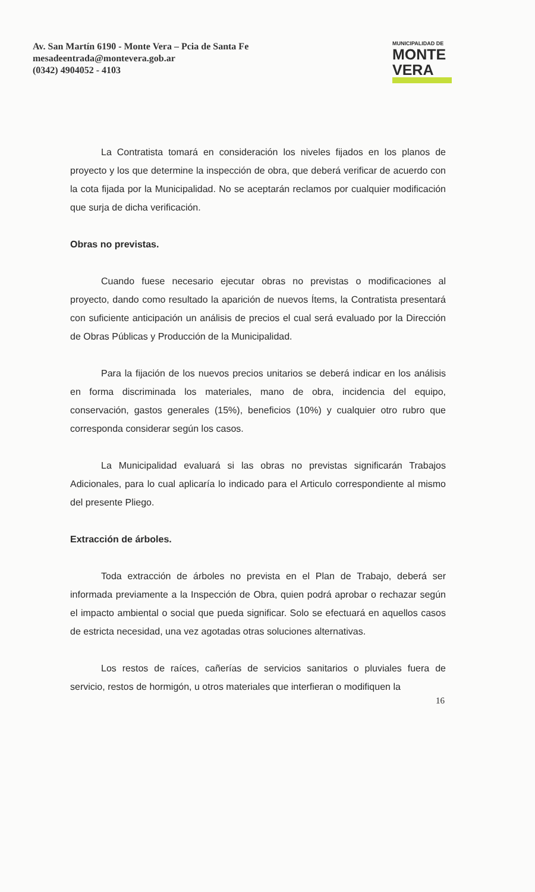Av. San Martín 6190 - Monte Vera – Pcia de Santa Fe
mesadeentrada@montevera.gob.ar
(0342) 4904052 - 4103
MUNICIPALIDAD DE
MONTE VERA
La Contratista tomará en consideración los niveles fijados en los planos de proyecto y los que determine la inspección de obra, que deberá verificar de acuerdo con la cota fijada por la Municipalidad. No se aceptarán reclamos por cualquier modificación que surja de dicha verificación.
Obras no previstas.
Cuando fuese necesario ejecutar obras no previstas o modificaciones al proyecto, dando como resultado la aparición de nuevos Ítems, la Contratista presentará con suficiente anticipación un análisis de precios el cual será evaluado por la Dirección de Obras Públicas y Producción de la Municipalidad.
Para la fijación de los nuevos precios unitarios se deberá indicar en los análisis en forma discriminada los materiales, mano de obra, incidencia del equipo, conservación, gastos generales (15%), beneficios (10%) y cualquier otro rubro que corresponda considerar según los casos.
La Municipalidad evaluará si las obras no previstas significarán Trabajos Adicionales, para lo cual aplicaría lo indicado para el Articulo correspondiente al mismo del presente Pliego.
Extracción de árboles.
Toda extracción de árboles no prevista en el Plan de Trabajo, deberá ser informada previamente a la Inspección de Obra, quien podrá aprobar o rechazar según el impacto ambiental o social que pueda significar. Solo se efectuará en aquellos casos de estricta necesidad, una vez agotadas otras soluciones alternativas.
Los restos de raíces, cañerías de servicios sanitarios o pluviales fuera de servicio, restos de hormigón, u otros materiales que interfieran o modifiquen la
16